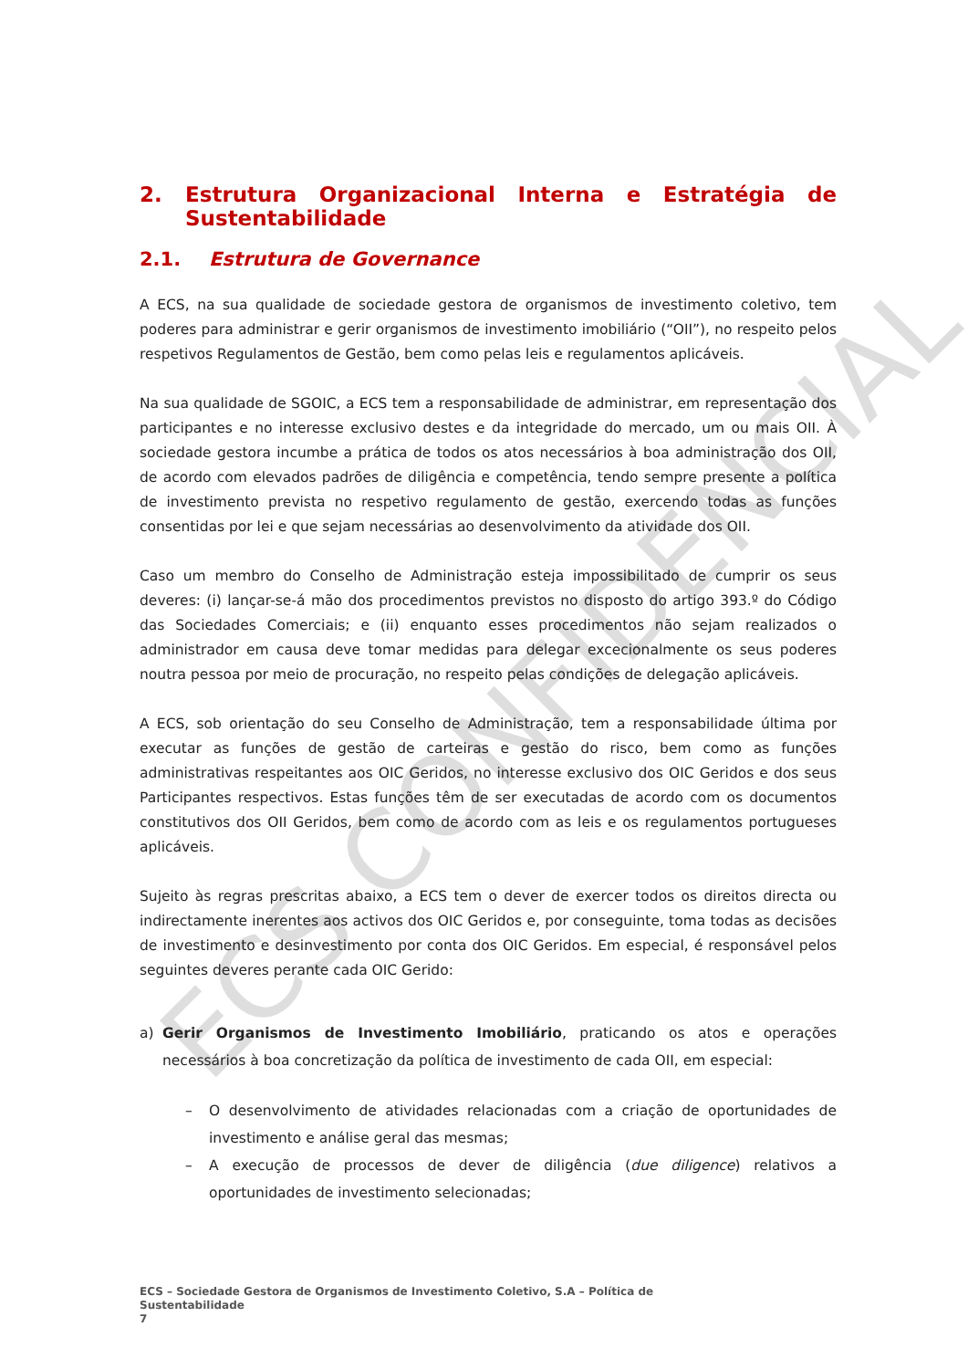ECS CONFIDENCIAL
2. Estrutura Organizacional Interna e Estratégia de Sustentabilidade
2.1. Estrutura de Governance
A ECS, na sua qualidade de sociedade gestora de organismos de investimento coletivo, tem poderes para administrar e gerir organismos de investimento imobiliário (“OII”), no respeito pelos respetivos Regulamentos de Gestão, bem como pelas leis e regulamentos aplicáveis.
Na sua qualidade de SGOIC, a ECS tem a responsabilidade de administrar, em representação dos participantes e no interesse exclusivo destes e da integridade do mercado, um ou mais OII. À sociedade gestora incumbe a prática de todos os atos necessários à boa administração dos OII, de acordo com elevados padrões de diligência e competência, tendo sempre presente a política de investimento prevista no respetivo regulamento de gestão, exercendo todas as funções consentidas por lei e que sejam necessárias ao desenvolvimento da atividade dos OII.
Caso um membro do Conselho de Administração esteja impossibilitado de cumprir os seus deveres: (i) lançar-se-á mão dos procedimentos previstos no disposto do artigo 393.º do Código das Sociedades Comerciais; e (ii) enquanto esses procedimentos não sejam realizados o administrador em causa deve tomar medidas para delegar excecionalmente os seus poderes noutra pessoa por meio de procuração, no respeito pelas condições de delegação aplicáveis.
A ECS, sob orientação do seu Conselho de Administração, tem a responsabilidade última por executar as funções de gestão de carteiras e gestão do risco, bem como as funções administrativas respeitantes aos OIC Geridos, no interesse exclusivo dos OIC Geridos e dos seus Participantes respectivos. Estas funções têm de ser executadas de acordo com os documentos constitutivos dos OII Geridos, bem como de acordo com as leis e os regulamentos portugueses aplicáveis.
Sujeito às regras prescritas abaixo, a ECS tem o dever de exercer todos os direitos directa ou indirectamente inerentes aos activos dos OIC Geridos e, por conseguinte, toma todas as decisões de investimento e desinvestimento por conta dos OIC Geridos. Em especial, é responsável pelos seguintes deveres perante cada OIC Gerido:
a) Gerir Organismos de Investimento Imobiliário, praticando os atos e operações necessários à boa concretização da política de investimento de cada OII, em especial:
– O desenvolvimento de atividades relacionadas com a criação de oportunidades de investimento e análise geral das mesmas;
– A execução de processos de dever de diligência (due diligence) relativos a oportunidades de investimento selecionadas;
ECS – Sociedade Gestora de Organismos de Investimento Coletivo, S.A – Política de
Sustentabilidade
7